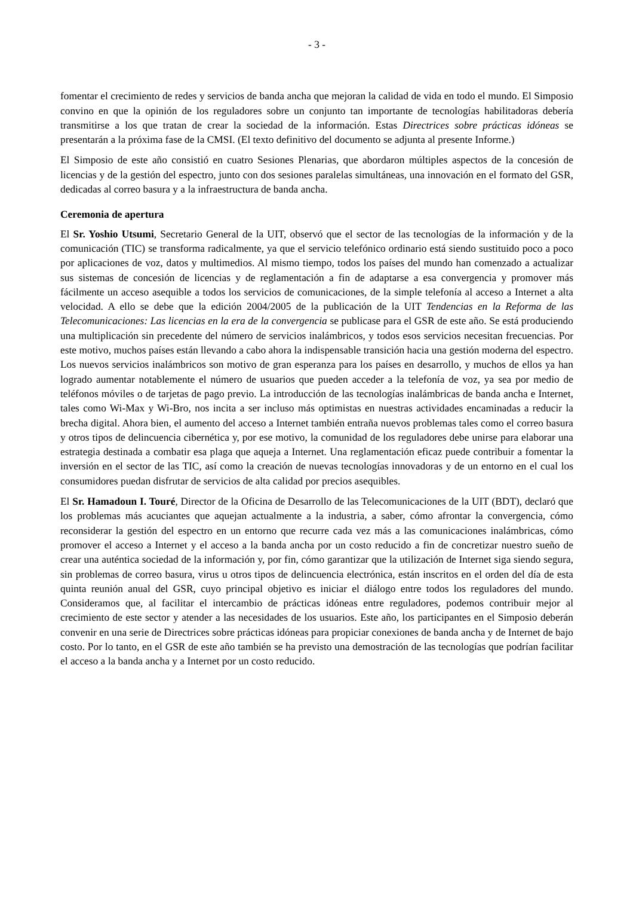- 3 -
fomentar el crecimiento de redes y servicios de banda ancha que mejoran la calidad de vida en todo el mundo. El Simposio convino en que la opinión de los reguladores sobre un conjunto tan importante de tecnologías habilitadoras debería transmitirse a los que tratan de crear la sociedad de la información. Estas Directrices sobre prácticas idóneas se presentarán a la próxima fase de la CMSI. (El texto definitivo del documento se adjunta al presente Informe.)
El Simposio de este año consistió en cuatro Sesiones Plenarias, que abordaron múltiples aspectos de la concesión de licencias y de la gestión del espectro, junto con dos sesiones paralelas simultáneas, una innovación en el formato del GSR, dedicadas al correo basura y a la infraestructura de banda ancha.
Ceremonia de apertura
El Sr. Yoshio Utsumi, Secretario General de la UIT, observó que el sector de las tecnologías de la información y de la comunicación (TIC) se transforma radicalmente, ya que el servicio telefónico ordinario está siendo sustituido poco a poco por aplicaciones de voz, datos y multimedios. Al mismo tiempo, todos los países del mundo han comenzado a actualizar sus sistemas de concesión de licencias y de reglamentación a fin de adaptarse a esa convergencia y promover más fácilmente un acceso asequible a todos los servicios de comunicaciones, de la simple telefonía al acceso a Internet a alta velocidad. A ello se debe que la edición 2004/2005 de la publicación de la UIT Tendencias en la Reforma de las Telecomunicaciones: Las licencias en la era de la convergencia se publicase para el GSR de este año. Se está produciendo una multiplicación sin precedente del número de servicios inalámbricos, y todos esos servicios necesitan frecuencias. Por este motivo, muchos países están llevando a cabo ahora la indispensable transición hacia una gestión moderna del espectro. Los nuevos servicios inalámbricos son motivo de gran esperanza para los países en desarrollo, y muchos de ellos ya han logrado aumentar notablemente el número de usuarios que pueden acceder a la telefonía de voz, ya sea por medio de teléfonos móviles o de tarjetas de pago previo. La introducción de las tecnologías inalámbricas de banda ancha e Internet, tales como Wi-Max y Wi-Bro, nos incita a ser incluso más optimistas en nuestras actividades encaminadas a reducir la brecha digital. Ahora bien, el aumento del acceso a Internet también entraña nuevos problemas tales como el correo basura y otros tipos de delincuencia cibernética y, por ese motivo, la comunidad de los reguladores debe unirse para elaborar una estrategia destinada a combatir esa plaga que aqueja a Internet. Una reglamentación eficaz puede contribuir a fomentar la inversión en el sector de las TIC, así como la creación de nuevas tecnologías innovadoras y de un entorno en el cual los consumidores puedan disfrutar de servicios de alta calidad por precios asequibles.
El Sr. Hamadoun I. Touré, Director de la Oficina de Desarrollo de las Telecomunicaciones de la UIT (BDT), declaró que los problemas más acuciantes que aquejan actualmente a la industria, a saber, cómo afrontar la convergencia, cómo reconsiderar la gestión del espectro en un entorno que recurre cada vez más a las comunicaciones inalámbricas, cómo promover el acceso a Internet y el acceso a la banda ancha por un costo reducido a fin de concretizar nuestro sueño de crear una auténtica sociedad de la información y, por fin, cómo garantizar que la utilización de Internet siga siendo segura, sin problemas de correo basura, virus u otros tipos de delincuencia electrónica, están inscritos en el orden del día de esta quinta reunión anual del GSR, cuyo principal objetivo es iniciar el diálogo entre todos los reguladores del mundo. Consideramos que, al facilitar el intercambio de prácticas idóneas entre reguladores, podemos contribuir mejor al crecimiento de este sector y atender a las necesidades de los usuarios. Este año, los participantes en el Simposio deberán convenir en una serie de Directrices sobre prácticas idóneas para propiciar conexiones de banda ancha y de Internet de bajo costo. Por lo tanto, en el GSR de este año también se ha previsto una demostración de las tecnologías que podrían facilitar el acceso a la banda ancha y a Internet por un costo reducido.